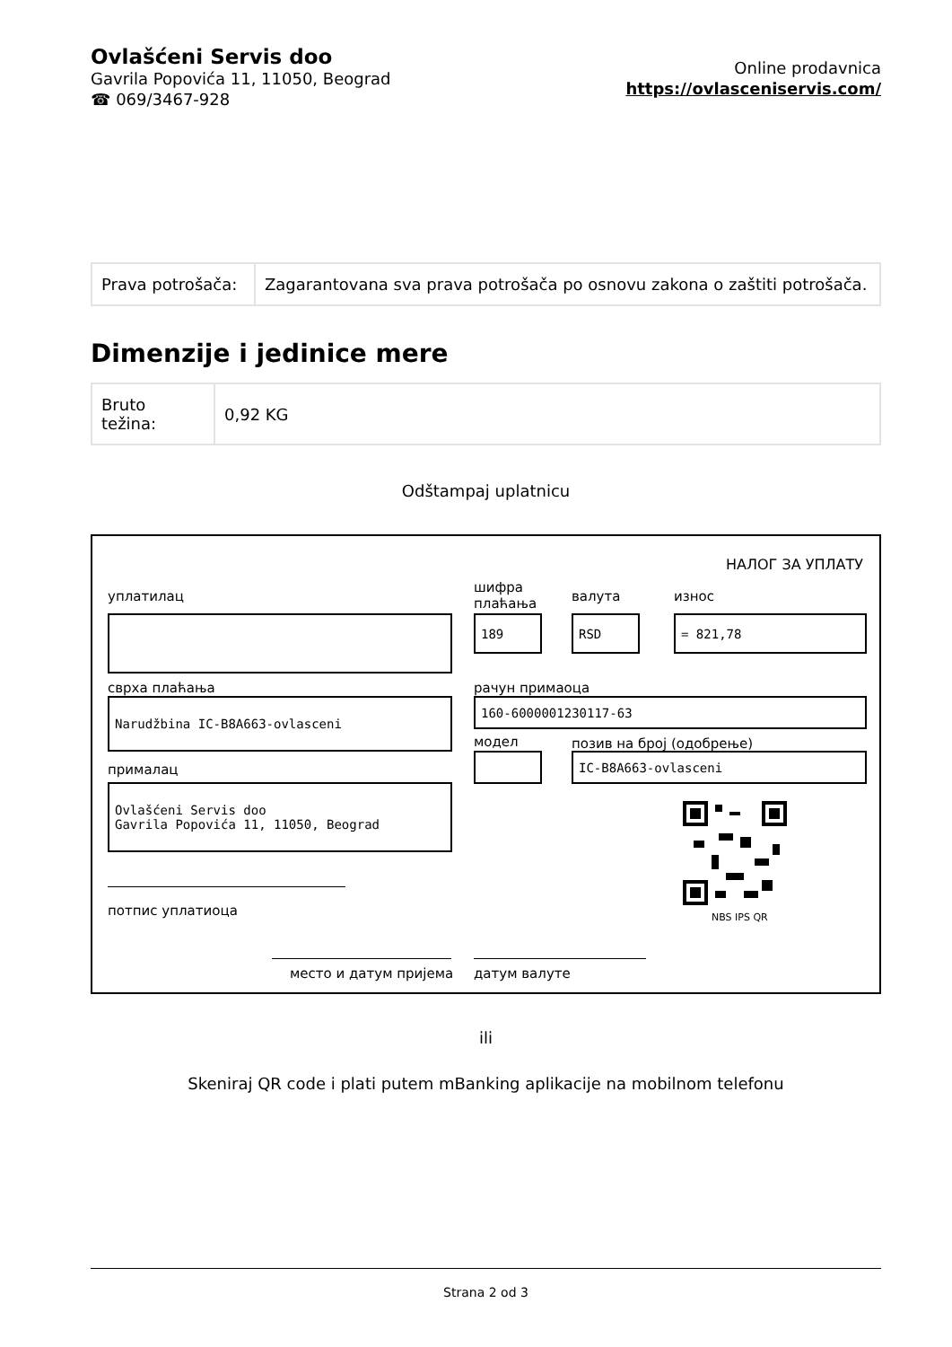Ovlašćeni Servis doo
Gavrila Popovića 11, 11050, Beograd
☎ 069/3467-928
Online prodavnica
https://ovlasceniservis.com/
| Prava potrošača: | Zagarantovana sva prava potrošača po osnovu zakona o zaštiti potrošača. |
Dimenzije i jedinice mere
| Bruto težina: | 0,92 KG |
Odštampaj uplatnicu
НАЛОГ ЗА УПЛАТУ
уплатилац
шифра
плаћања
валута износ
189 RSD = 821,78
сврха плаћања рачун примаоца
Narudžbina IC-B8A663-ovlasceni 160-6000001230117-63
модел позив на број (одобрење)
прималац
IC-B8A663-ovlasceni
Ovlašćeni Servis doo
Gavrila Popovića 11, 11050, Beograd
NBS IPS QR
потпис уплатиоца
место и датум пријема датум валуте
ili
Skeniraj QR code i plati putem mBanking aplikacije na mobilnom telefonu
Strana 2 od 3